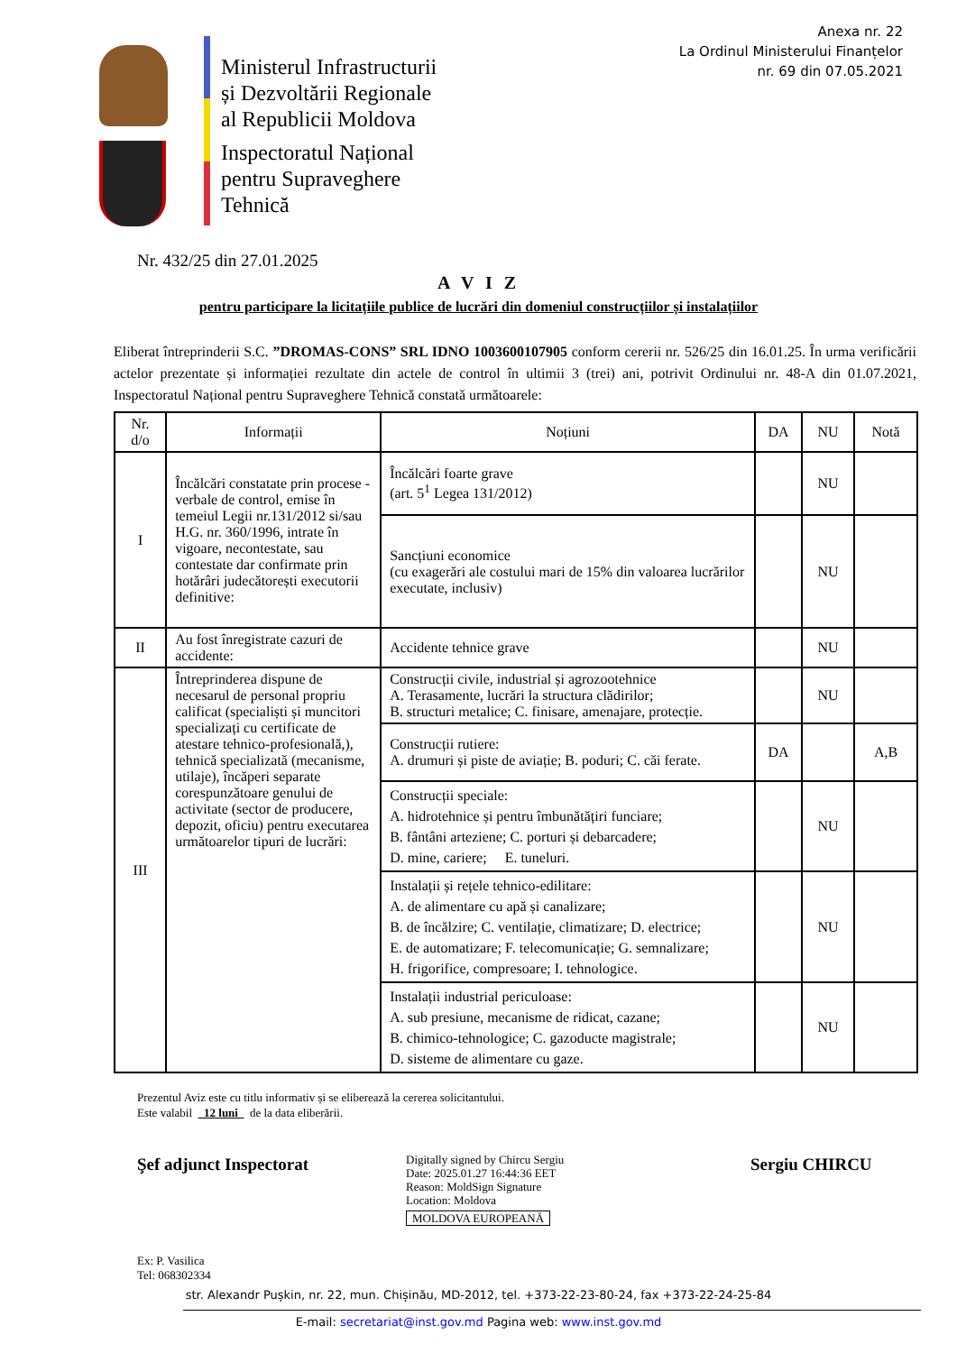Anexa nr. 22
La Ordinul Ministerului Finanțelor
nr. 69 din 07.05.2021
Ministerul Infrastructurii
și Dezvoltării Regionale
al Republicii Moldova
Inspectoratul Național
pentru Supraveghere
Tehnică
Nr. 432/25 din 27.01.2025
A V I Z
pentru participare la licitațiile publice de lucrări din domeniul construcțiilor și instalațiilor
Eliberat întreprinderii S.C. ”DROMAS-CONS” SRL IDNO 1003600107905 conform cererii nr. 526/25 din 16.01.25. În urma verificării actelor prezentate și informației rezultate din actele de control în ultimii 3 (trei) ani, potrivit Ordinului nr. 48-A din 01.07.2021, Inspectoratul Național pentru Supraveghere Tehnică constată următoarele:
| Nr. d/o | Informații | Noțiuni | DA | NU | Notă |
| --- | --- | --- | --- | --- | --- |
| I | Încălcări constatate prin procese - verbale de control, emise în temeiul Legii nr.131/2012 si/sau H.G. nr. 360/1996, intrate în vigoare, necontestate, sau contestate dar confirmate prin hotărâri judecătorești executorii definitive: | Încălcări foarte grave (art. 5<sup>1</sup> Legea 131/2012) | | NU | |
| | | Sancțiuni economice (cu exagerări ale costului mari de 15% din valoarea lucrărilor executate, inclusiv) | | NU | |
| II | Au fost înregistrate cazuri de accidente: | Accidente tehnice grave | | NU | |
| III | Întreprinderea dispune de necesarul de personal propriu calificat (specialiști și muncitori specializați cu certificate de atestare tehnico-profesională,), tehnică specializată (mecanisme, utilaje), încăperi separate corespunzătoare genului de activitate (sector de producere, depozit, oficiu) pentru executarea următoarelor tipuri de lucrări: | Construcții civile, industrial și agrozootehnice A. Terasamente, lucrări la structura clădirilor; B. structuri metalice; C. finisare, amenajare, protecție. | | NU | |
| | | Construcții rutiere: A. drumuri și piste de aviație; B. poduri; C. căi ferate. | DA | | A,B |
| | | Construcții speciale: A. hidrotehnice și pentru îmbunătățiri funciare; B. fântâni arteziene; C. porturi și debarcadere; D. mine, cariere; E. tuneluri. | | NU | |
| | | Instalații și rețele tehnico-edilitare: A. de alimentare cu apă și canalizare; B. de încălzire; C. ventilație, climatizare; D. electrice; E. de automatizare; F. telecomunicație; G. semnalizare; H. frigorifice, compresoare; I. tehnologice. | | NU | |
| | | Instalații industrial periculoase: A. sub presiune, mecanisme de ridicat, cazane; B. chimico-tehnologice; C. gazoducte magistrale; D. sisteme de alimentare cu gaze. | | NU | |
Prezentul Aviz este cu titlu informativ și se eliberează la cererea solicitantului.
Este valabil 12 luni de la data eliberării.
Şef adjunct Inspectorat
Digitally signed by Chircu Sergiu
Date: 2025.01.27 16:44:36 EET
Reason: MoldSign Signature
Location: Moldova
MOLDOVA EUROPEANĂ
Sergiu CHIRCU
Ex: P. Vasilica
Tel: 068302334
str. Alexandr Pușkin, nr. 22, mun. Chișinău, MD-2012, tel. +373-22-23-80-24, fax +373-22-24-25-84
E-mail: secretariat@inst.gov.md Pagina web: www.inst.gov.md